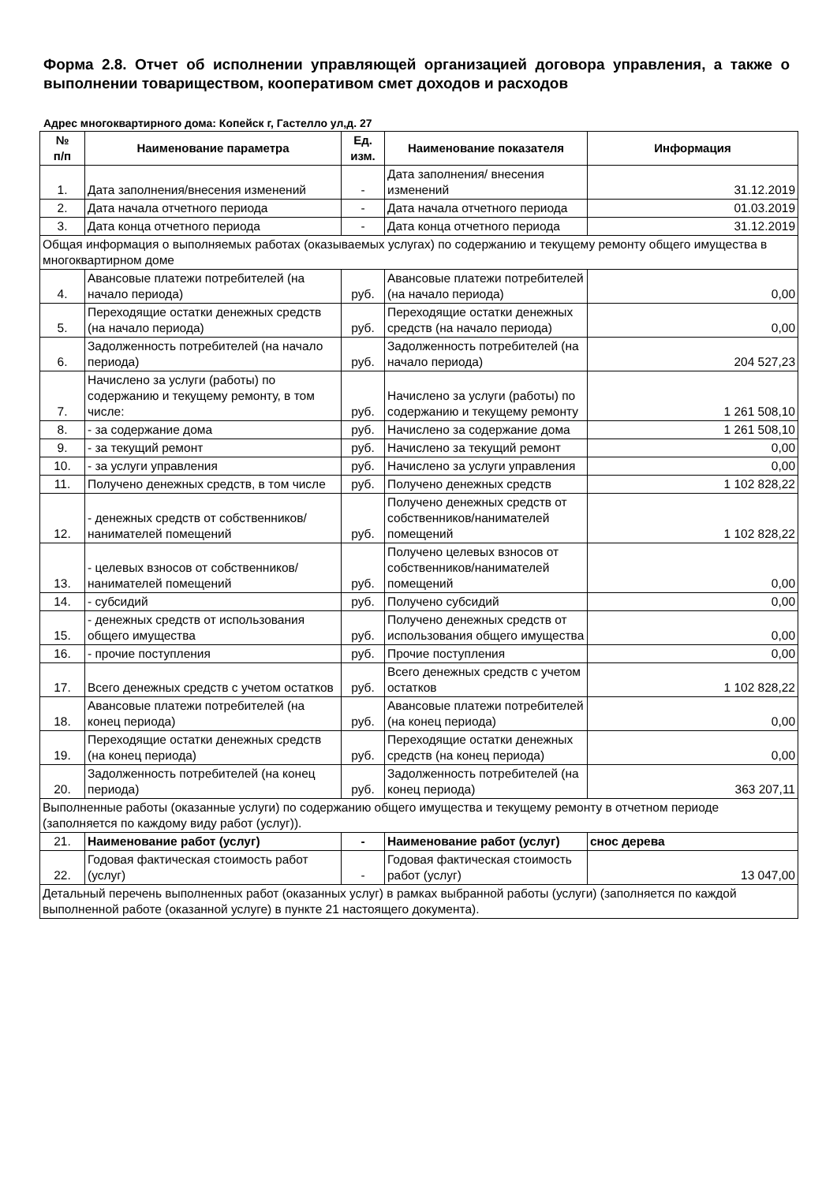Форма 2.8. Отчет об исполнении управляющей организацией договора управления, а также о выполнении товариществом, кооперативом смет доходов и расходов
Адрес многоквартирного дома: Копейск г, Гастелло ул,д. 27
| № п/п | Наименование параметра | Ед. изм. | Наименование показателя | Информация |
| --- | --- | --- | --- | --- |
| 1. | Дата заполнения/внесения изменений | - | Дата заполнения/ внесения изменений | 31.12.2019 |
| 2. | Дата начала отчетного периода | - | Дата начала отчетного периода | 01.03.2019 |
| 3. | Дата конца отчетного периода | - | Дата конца отчетного периода | 31.12.2019 |
| Общая информация о выполняемых работах (оказываемых услугах) по содержанию и текущему ремонту общего имущества в многоквартирном доме | | | | |
| 4. | Авансовые платежи потребителей (на начало периода) | руб. | Авансовые платежи потребителей (на начало периода) | 0,00 |
| 5. | Переходящие остатки денежных средств (на начало периода) | руб. | Переходящие остатки денежных средств (на начало периода) | 0,00 |
| 6. | Задолженность потребителей (на начало периода) | руб. | Задолженность потребителей (на начало периода) | 204 527,23 |
| 7. | Начислено за услуги (работы) по содержанию и текущему ремонту, в том числе: | руб. | Начислено за услуги (работы) по содержанию и текущему ремонту | 1 261 508,10 |
| 8. | - за содержание дома | руб. | Начислено за содержание дома | 1 261 508,10 |
| 9. | - за текущий ремонт | руб. | Начислено за текущий ремонт | 0,00 |
| 10. | - за услуги управления | руб. | Начислено за услуги управления | 0,00 |
| 11. | Получено денежных средств, в том числе | руб. | Получено денежных средств | 1 102 828,22 |
| 12. | - денежных средств от собственников/ нанимателей помещений | руб. | Получено денежных средств от собственников/нанимателей помещений | 1 102 828,22 |
| 13. | - целевых взносов от собственников/ нанимателей помещений | руб. | Получено целевых взносов от собственников/нанимателей помещений | 0,00 |
| 14. | - субсидий | руб. | Получено субсидий | 0,00 |
| 15. | - денежных средств от использования общего имущества | руб. | Получено денежных средств от использования общего имущества | 0,00 |
| 16. | - прочие поступления | руб. | Прочие поступления | 0,00 |
| 17. | Всего денежных средств с учетом остатков | руб. | Всего денежных средств с учетом остатков | 1 102 828,22 |
| 18. | Авансовые платежи потребителей (на конец периода) | руб. | Авансовые платежи потребителей (на конец периода) | 0,00 |
| 19. | Переходящие остатки денежных средств (на конец периода) | руб. | Переходящие остатки денежных средств (на конец периода) | 0,00 |
| 20. | Задолженность потребителей (на конец периода) | руб. | Задолженность потребителей (на конец периода) | 363 207,11 |
| Выполненные работы (оказанные услуги) по содержанию общего имущества и текущему ремонту в отчетном периоде (заполняется по каждому виду работ (услуг)). | | | | |
| 21. | Наименование работ (услуг) | - | Наименование работ (услуг) | снос дерева |
| 22. | Годовая фактическая стоимость работ (услуг) | - | Годовая фактическая стоимость работ (услуг) | 13 047,00 |
| Детальный перечень выполненных работ (оказанных услуг) в рамках выбранной работы (услуги) (заполняется по каждой выполненной работе (оказанной услуге) в пункте 21 настоящего документа). | | | | |